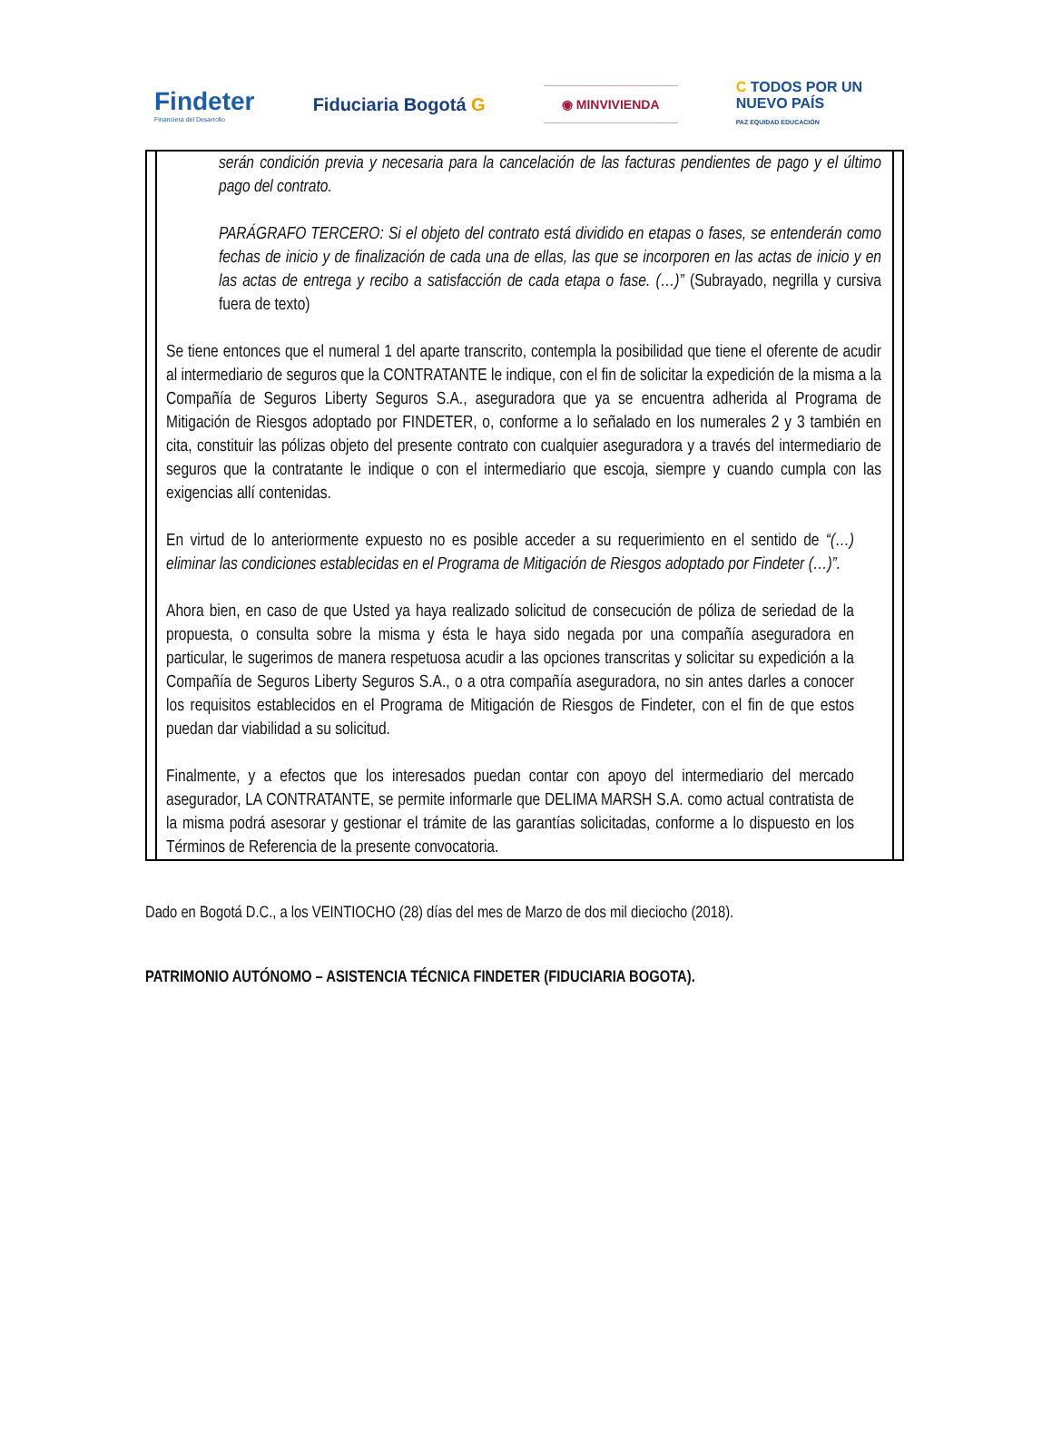Findeter
Financiera del Desarrollo
Fiduciaria Bogotá G
◉ MINVIVIENDA
C TODOS POR UN
NUEVO PAÍS
PAZ EQUIDAD EDUCACIÓN
serán condición previa y necesaria para la cancelación de las facturas pendientes de pago y el último pago del contrato.
PARÁGRAFO TERCERO: Si el objeto del contrato está dividido en etapas o fases, se entenderán como fechas de inicio y de finalización de cada una de ellas, las que se incorporen en las actas de inicio y en las actas de entrega y recibo a satisfacción de cada etapa o fase. (…)” (Subrayado, negrilla y cursiva fuera de texto)
Se tiene entonces que el numeral 1 del aparte transcrito, contempla la posibilidad que tiene el oferente de acudir al intermediario de seguros que la CONTRATANTE le indique, con el fin de solicitar la expedición de la misma a la Compañía de Seguros Liberty Seguros S.A., aseguradora que ya se encuentra adherida al Programa de Mitigación de Riesgos adoptado por FINDETER, o, conforme a lo señalado en los numerales 2 y 3 también en cita, constituir las pólizas objeto del presente contrato con cualquier aseguradora y a través del intermediario de seguros que la contratante le indique o con el intermediario que escoja, siempre y cuando cumpla con las exigencias allí contenidas.
En virtud de lo anteriormente expuesto no es posible acceder a su requerimiento en el sentido de “(…) eliminar las condiciones establecidas en el Programa de Mitigación de Riesgos adoptado por Findeter (…)”.
Ahora bien, en caso de que Usted ya haya realizado solicitud de consecución de póliza de seriedad de la propuesta, o consulta sobre la misma y ésta le haya sido negada por una compañía aseguradora en particular, le sugerimos de manera respetuosa acudir a las opciones transcritas y solicitar su expedición a la Compañía de Seguros Liberty Seguros S.A., o a otra compañía aseguradora, no sin antes darles a conocer los requisitos establecidos en el Programa de Mitigación de Riesgos de Findeter, con el fin de que estos puedan dar viabilidad a su solicitud.
Finalmente, y a efectos que los interesados puedan contar con apoyo del intermediario del mercado asegurador, LA CONTRATANTE, se permite informarle que DELIMA MARSH S.A. como actual contratista de la misma podrá asesorar y gestionar el trámite de las garantías solicitadas, conforme a lo dispuesto en los Términos de Referencia de la presente convocatoria.
Dado en Bogotá D.C., a los VEINTIOCHO (28) días del mes de Marzo de dos mil dieciocho (2018).
PATRIMONIO AUTÓNOMO – ASISTENCIA TÉCNICA FINDETER (FIDUCIARIA BOGOTA).